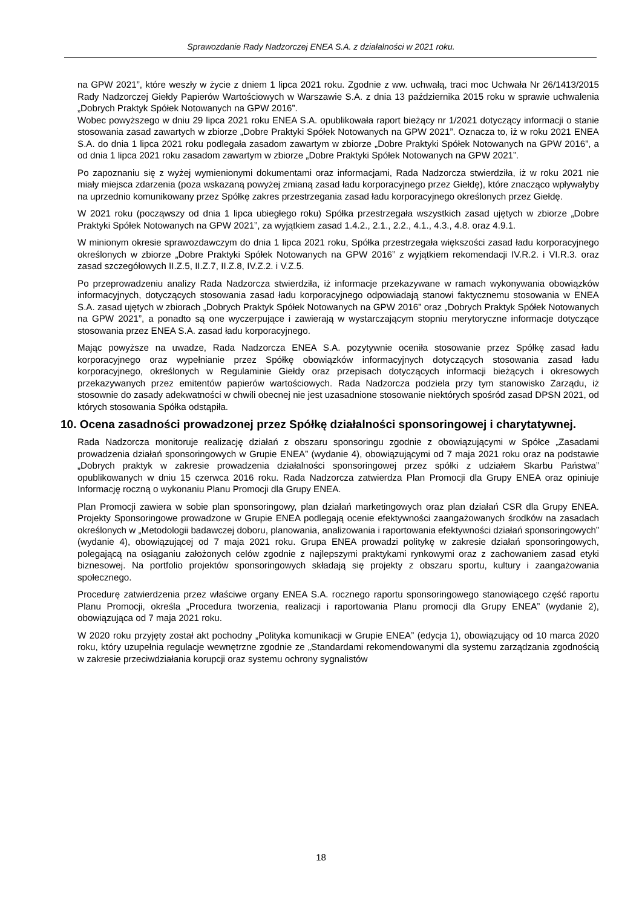Sprawozdanie Rady Nadzorczej ENEA S.A. z działalności w 2021 roku.
na GPW 2021”, które weszły w życie z dniem 1 lipca 2021 roku. Zgodnie z ww. uchwałą, traci moc Uchwała Nr 26/1413/2015 Rady Nadzorczej Giełdy Papierów Wartościowych w Warszawie S.A. z dnia 13 października 2015 roku w sprawie uchwalenia „Dobrych Praktyk Spółek Notowanych na GPW 2016”.
Wobec powyższego w dniu 29 lipca 2021 roku ENEA S.A. opublikowała raport bieżący nr 1/2021 dotyczący informacji o stanie stosowania zasad zawartych w zbiorze „Dobre Praktyki Spółek Notowanych na GPW 2021”. Oznacza to, iż w roku 2021 ENEA S.A. do dnia 1 lipca 2021 roku podlegała zasadom zawartym w zbiorze „Dobre Praktyki Spółek Notowanych na GPW 2016”, a od dnia 1 lipca 2021 roku zasadom zawartym w zbiorze „Dobre Praktyki Spółek Notowanych na GPW 2021”.
Po zapoznaniu się z wyżej wymienionymi dokumentami oraz informacjami, Rada Nadzorcza stwierdziła, iż w roku 2021 nie miały miejsca zdarzenia (poza wskazaną powyżej zmianą zasad ładu korporacyjnego przez Giełdę), które znacząco wpływałyby na uprzednio komunikowany przez Spółkę zakres przestrzegania zasad ładu korporacyjnego określonych przez Giełdę.
W 2021 roku (począwszy od dnia 1 lipca ubiegłego roku) Spółka przestrzegała wszystkich zasad ujętych w zbiorze „Dobre Praktyki Spółek Notowanych na GPW 2021”, za wyjątkiem zasad 1.4.2., 2.1., 2.2., 4.1., 4.3., 4.8. oraz 4.9.1.
W minionym okresie sprawozdawczym do dnia 1 lipca 2021 roku, Spółka przestrzegała większości zasad ładu korporacyjnego określonych w zbiorze „Dobre Praktyki Spółek Notowanych na GPW 2016” z wyjątkiem rekomendacji IV.R.2. i VI.R.3. oraz zasad szczegółowych II.Z.5, II.Z.7, II.Z.8, IV.Z.2. i V.Z.5.
Po przeprowadzeniu analizy Rada Nadzorcza stwierdziła, iż informacje przekazywane w ramach wykonywania obowiązków informacyjnych, dotyczących stosowania zasad ładu korporacyjnego odpowiadają stanowi faktycznemu stosowania w ENEA S.A. zasad ujętych w zbiorach „Dobrych Praktyk Spółek Notowanych na GPW 2016” oraz „Dobrych Praktyk Spółek Notowanych na GPW 2021”, a ponadto są one wyczerpujące i zawierają w wystarczającym stopniu merytoryczne informacje dotyczące stosowania przez ENEA S.A. zasad ładu korporacyjnego.
Mając powyższe na uwadze, Rada Nadzorcza ENEA S.A. pozytywnie oceniła stosowanie przez Spółkę zasad ładu korporacyjnego oraz wypełnianie przez Spółkę obowiązków informacyjnych dotyczących stosowania zasad ładu korporacyjnego, określonych w Regulaminie Giełdy oraz przepisach dotyczących informacji bieżących i okresowych przekazywanych przez emitentów papierów wartościowych. Rada Nadzorcza podziela przy tym stanowisko Zarządu, iż stosownie do zasady adekwatności w chwili obecnej nie jest uzasadnione stosowanie niektórych spośród zasad DPSN 2021, od których stosowania Spółka odstąpiła.
10. Ocena zasadności prowadzonej przez Spółkę działalności sponsoringowej i charytatywnej.
Rada Nadzorcza monitoruje realizację działań z obszaru sponsoringu zgodnie z obowiązującymi w Spółce „Zasadami prowadzenia działań sponsoringowych w Grupie ENEA” (wydanie 4), obowiązującymi od 7 maja 2021 roku oraz na podstawie „Dobrych praktyk w zakresie prowadzenia działalności sponsoringowej przez spółki z udziałem Skarbu Państwa” opublikowanych w dniu 15 czerwca 2016 roku. Rada Nadzorcza zatwierdza Plan Promocji dla Grupy ENEA oraz opiniuje Informację roczną o wykonaniu Planu Promocji dla Grupy ENEA.
Plan Promocji zawiera w sobie plan sponsoringowy, plan działań marketingowych oraz plan działań CSR dla Grupy ENEA. Projekty Sponsoringowe prowadzone w Grupie ENEA podlegają ocenie efektywności zaangażowanych środków na zasadach określonych w „Metodologii badawczej doboru, planowania, analizowania i raportowania efektywności działań sponsoringowych” (wydanie 4), obowiązującej od 7 maja 2021 roku. Grupa ENEA prowadzi politykę w zakresie działań sponsoringowych, polegającą na osiąganiu założonych celów zgodnie z najlepszymi praktykami rynkowymi oraz z zachowaniem zasad etyki biznesowej. Na portfolio projektów sponsoringowych składają się projekty z obszaru sportu, kultury i zaangażowania społecznego.
Procedurę zatwierdzenia przez właściwe organy ENEA S.A. rocznego raportu sponsoringowego stanowiącego część raportu Planu Promocji, określa „Procedura tworzenia, realizacji i raportowania Planu promocji dla Grupy ENEA” (wydanie 2), obowiązująca od 7 maja 2021 roku.
W 2020 roku przyjęty został akt pochodny „Polityka komunikacji w Grupie ENEA” (edycja 1), obowiązujący od 10 marca 2020 roku, który uzupełnia regulacje wewnętrzne zgodnie ze „Standardami rekomendowanymi dla systemu zarządzania zgodnością w zakresie przeciwdziałania korupcji oraz systemu ochrony sygnalistów
18